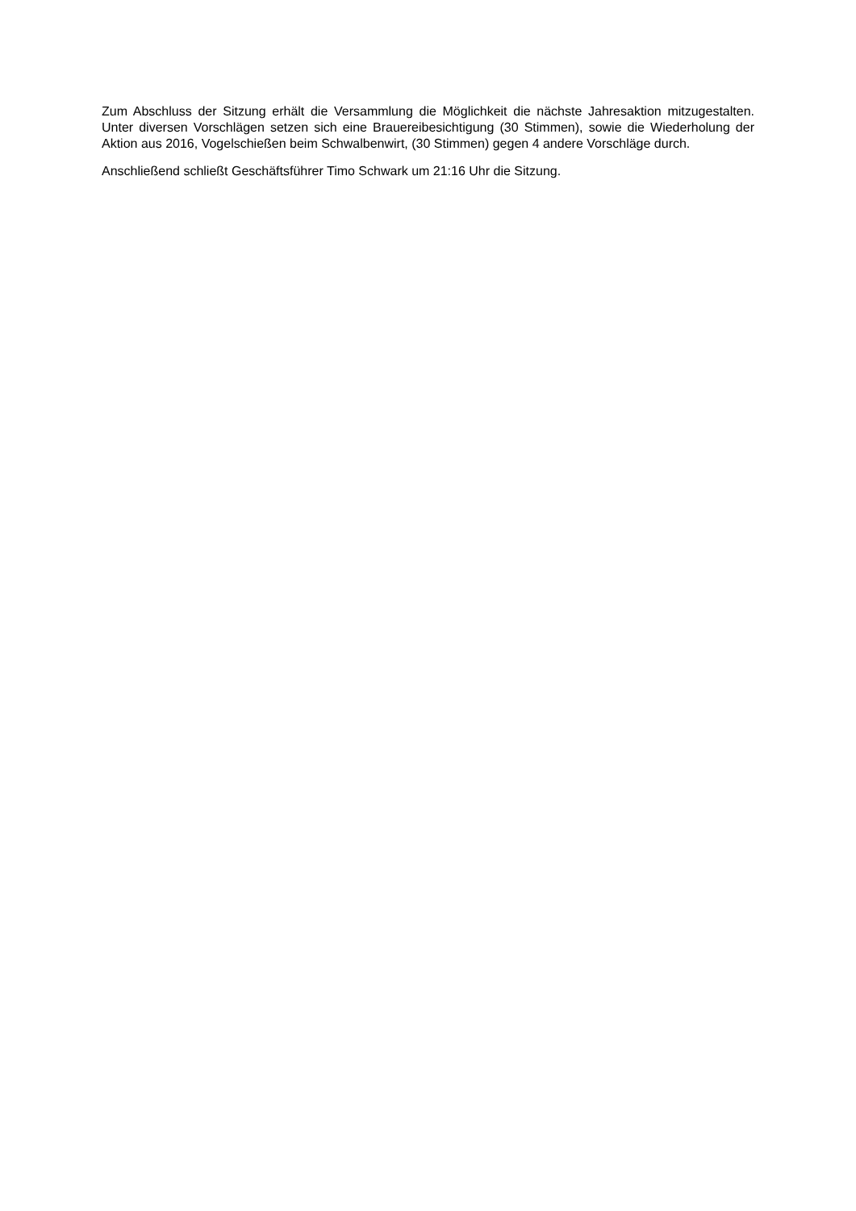Zum Abschluss der Sitzung erhält die Versammlung die Möglichkeit die nächste Jahresaktion mitzugestalten. Unter diversen Vorschlägen setzen sich eine Brauereibesichtigung (30 Stimmen), sowie die Wiederholung der Aktion aus 2016, Vogelschießen beim Schwalbenwirt, (30 Stimmen) gegen 4 andere Vorschläge durch.
Anschließend schließt Geschäftsführer Timo Schwark um 21:16 Uhr die Sitzung.